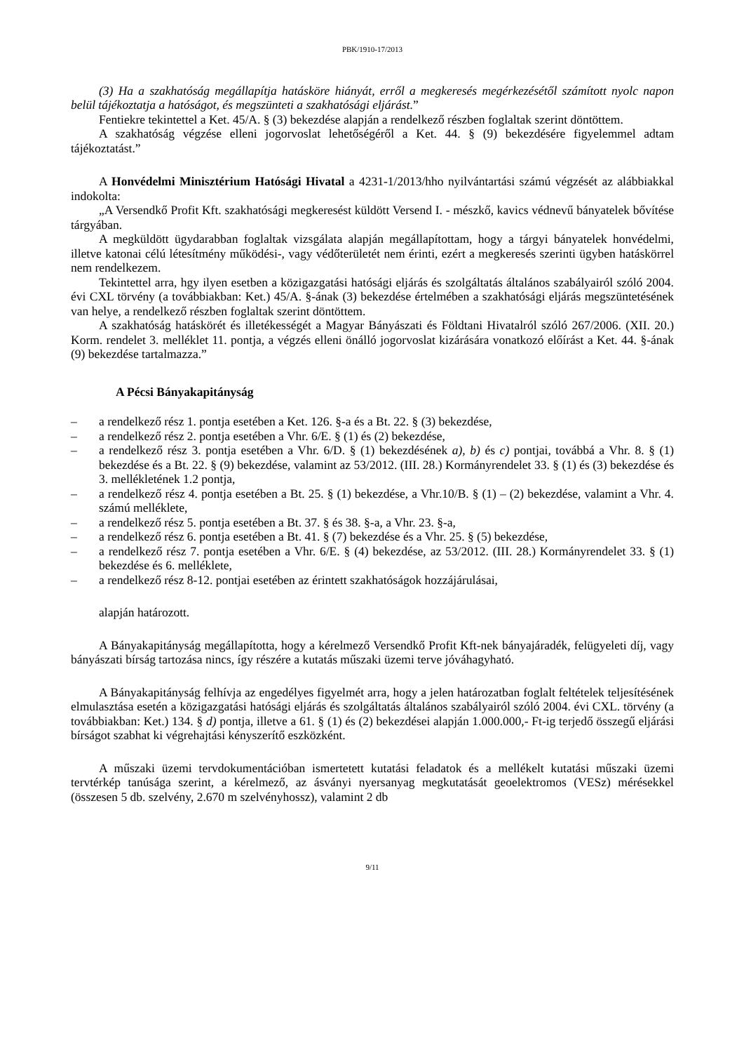PBK/1910-17/2013
(3) Ha a szakhatóság megállapítja hatásköre hiányát, erről a megkeresés megérkezésétől számított nyolc napon belül tájékoztatja a hatóságot, és megszünteti a szakhatósági eljárást.”
Fentiekre tekintettel a Ket. 45/A. § (3) bekezdése alapján a rendelkező részben foglaltak szerint döntöttem.
A szakhatóság végzése elleni jogorvoslat lehetőségéről a Ket. 44. § (9) bekezdésére figyelemmel adtam tájékoztatást.”
A Honvédelmi Minisztérium Hatósági Hivatal a 4231-1/2013/hho nyilvántartási számú végzését az alábbiakkal indokolta:
„A Versendkő Profit Kft. szakhatósági megkeresést küldött Versend I. - mészkő, kavics védnevű bányatelek bővítése tárgyában.
A megküldött ügydarabban foglaltak vizsgálata alapján megállapítottam, hogy a tárgyi bányatelek honvédelmi, illetve katonai célú létesítmény működési-, vagy védőterületét nem érinti, ezért a megkeresés szerinti ügyben hatáskörrel nem rendelkezem.
Tekintettel arra, hgy ilyen esetben a közigazgatási hatósági eljárás és szolgáltatás általános szabályairól szóló 2004. évi CXL törvény (a továbbiakban: Ket.) 45/A. §-ának (3) bekezdése értelmében a szakhatósági eljárás megszüntetésének van helye, a rendelkező részben foglaltak szerint döntöttem.
A szakhatóság hatáskörét és illetékességét a Magyar Bányászati és Földtani Hivatalról szóló 267/2006. (XII. 20.) Korm. rendelet 3. melléklet 11. pontja, a végzés elleni önálló jogorvoslat kizárására vonatkozó előírást a Ket. 44. §-ának (9) bekezdése tartalmazza.”
A Pécsi Bányakapitányság
– a rendelkező rész 1. pontja esetében a Ket. 126. §-a és a Bt. 22. § (3) bekezdése,
– a rendelkező rész 2. pontja esetében a Vhr. 6/E. § (1) és (2) bekezdése,
– a rendelkező rész 3. pontja esetében a Vhr. 6/D. § (1) bekezdésének a), b) és c) pontjai, továbbá a Vhr. 8. § (1) bekezdése és a Bt. 22. § (9) bekezdése, valamint az 53/2012. (III. 28.) Kormányrendelet 33. § (1) és (3) bekezdése és 3. mellékletének 1.2 pontja,
– a rendelkező rész 4. pontja esetében a Bt. 25. § (1) bekezdése, a Vhr.10/B. § (1) – (2) bekezdése, valamint a Vhr. 4. számú melléklete,
– a rendelkező rész 5. pontja esetében a Bt. 37. § és 38. §-a, a Vhr. 23. §-a,
– a rendelkező rész 6. pontja esetében a Bt. 41. § (7) bekezdése és a Vhr. 25. § (5) bekezdése,
– a rendelkező rész 7. pontja esetében a Vhr. 6/E. § (4) bekezdése, az 53/2012. (III. 28.) Kormányrendelet 33. § (1) bekezdése és 6. melléklete,
– a rendelkező rész 8-12. pontjai esetében az érintett szakhatóságok hozzájárulásai,
alapján határozott.
A Bányakapitányság megállapította, hogy a kérelmező Versendkő Profit Kft-nek bányajáradék, felügyeleti díj, vagy bányászati bírság tartozása nincs, így részére a kutatás műszaki üzemi terve jóváhagyható.
A Bányakapitányság felhívja az engedélyes figyelmét arra, hogy a jelen határozatban foglalt feltételek teljesítésének elmulasztása esetén a közigazgatási hatósági eljárás és szolgáltatás általános szabályairól szóló 2004. évi CXL. törvény (a továbbiakban: Ket.) 134. § d) pontja, illetve a 61. § (1) és (2) bekezdései alapján 1.000.000,- Ft-ig terjedő összegű eljárási bírságot szabhat ki végrehajtási kényszerítő eszközként.
A műszaki üzemi tervdokumentációban ismertetett kutatási feladatok és a mellékelt kutatási műszaki üzemi tervtérkép tanúsága szerint, a kérelmező, az ásványi nyersanyag megkutatását geoelektromos (VESz) mérésekkel (összesen 5 db. szelvény, 2.670 m szelvényhossz), valamint 2 db
9/11